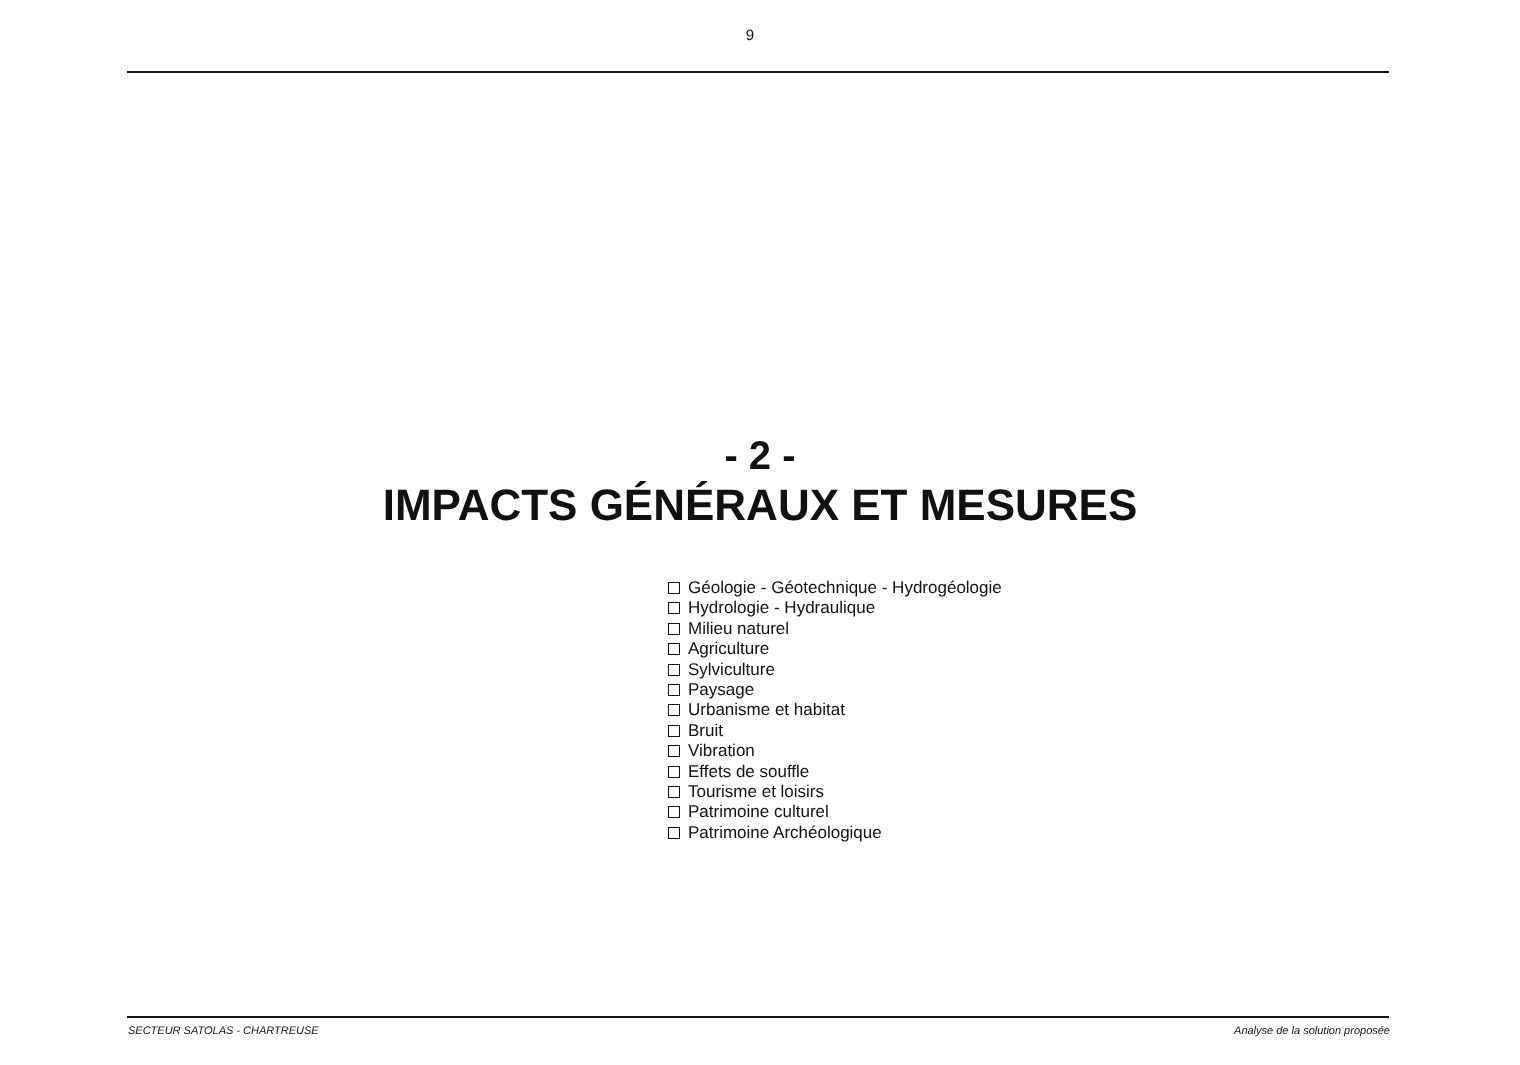9
- 2 -
IMPACTS GÉNÉRAUX ET MESURES
Géologie - Géotechnique - Hydrogéologie
Hydrologie - Hydraulique
Milieu naturel
Agriculture
Sylviculture
Paysage
Urbanisme et habitat
Bruit
Vibration
Effets de souffle
Tourisme et loisirs
Patrimoine culturel
Patrimoine Archéologique
SECTEUR SATOLAS - CHARTREUSE
Analyse de la solution proposée